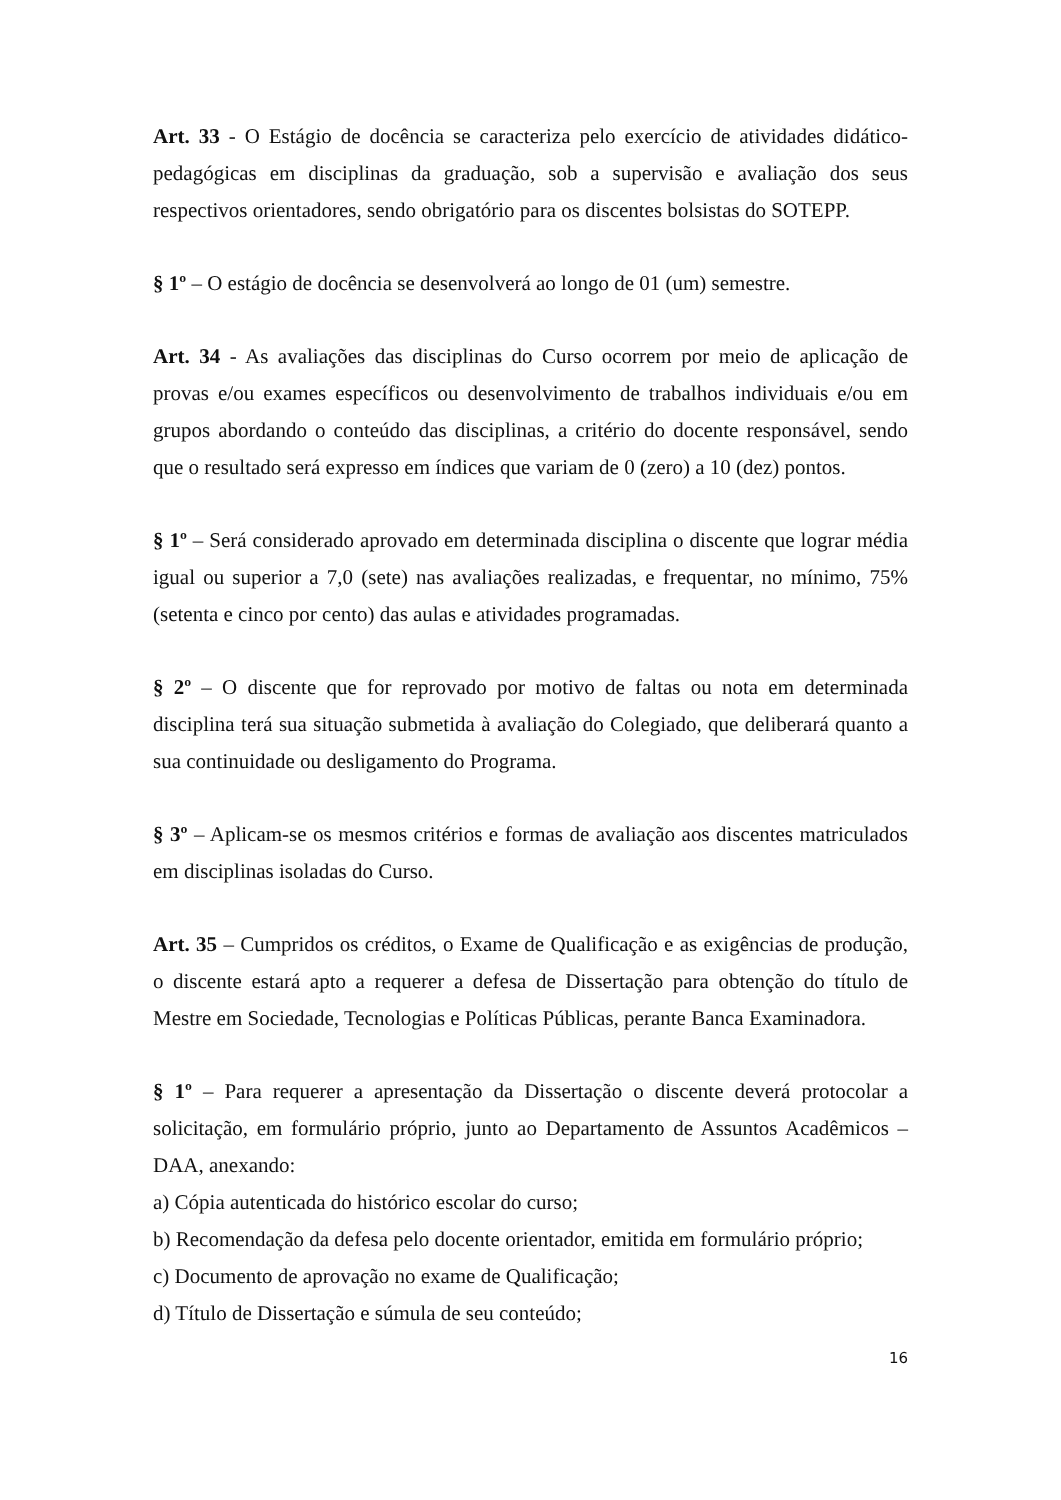Art. 33 - O Estágio de docência se caracteriza pelo exercício de atividades didático-pedagógicas em disciplinas da graduação, sob a supervisão e avaliação dos seus respectivos orientadores, sendo obrigatório para os discentes bolsistas do SOTEPP.
§ 1º – O estágio de docência se desenvolverá ao longo de 01 (um) semestre.
Art. 34 - As avaliações das disciplinas do Curso ocorrem por meio de aplicação de provas e/ou exames específicos ou desenvolvimento de trabalhos individuais e/ou em grupos abordando o conteúdo das disciplinas, a critério do docente responsável, sendo que o resultado será expresso em índices que variam de 0 (zero) a 10 (dez) pontos.
§ 1º – Será considerado aprovado em determinada disciplina o discente que lograr média igual ou superior a 7,0 (sete) nas avaliações realizadas, e frequentar, no mínimo, 75% (setenta e cinco por cento) das aulas e atividades programadas.
§ 2º – O discente que for reprovado por motivo de faltas ou nota em determinada disciplina terá sua situação submetida à avaliação do Colegiado, que deliberará quanto a sua continuidade ou desligamento do Programa.
§ 3º – Aplicam-se os mesmos critérios e formas de avaliação aos discentes matriculados em disciplinas isoladas do Curso.
Art. 35 – Cumpridos os créditos, o Exame de Qualificação e as exigências de produção, o discente estará apto a requerer a defesa de Dissertação para obtenção do título de Mestre em Sociedade, Tecnologias e Políticas Públicas, perante Banca Examinadora.
§ 1º – Para requerer a apresentação da Dissertação o discente deverá protocolar a solicitação, em formulário próprio, junto ao Departamento de Assuntos Acadêmicos – DAA, anexando:
a) Cópia autenticada do histórico escolar do curso;
b) Recomendação da defesa pelo docente orientador, emitida em formulário próprio;
c) Documento de aprovação no exame de Qualificação;
d) Título de Dissertação e súmula de seu conteúdo;
16